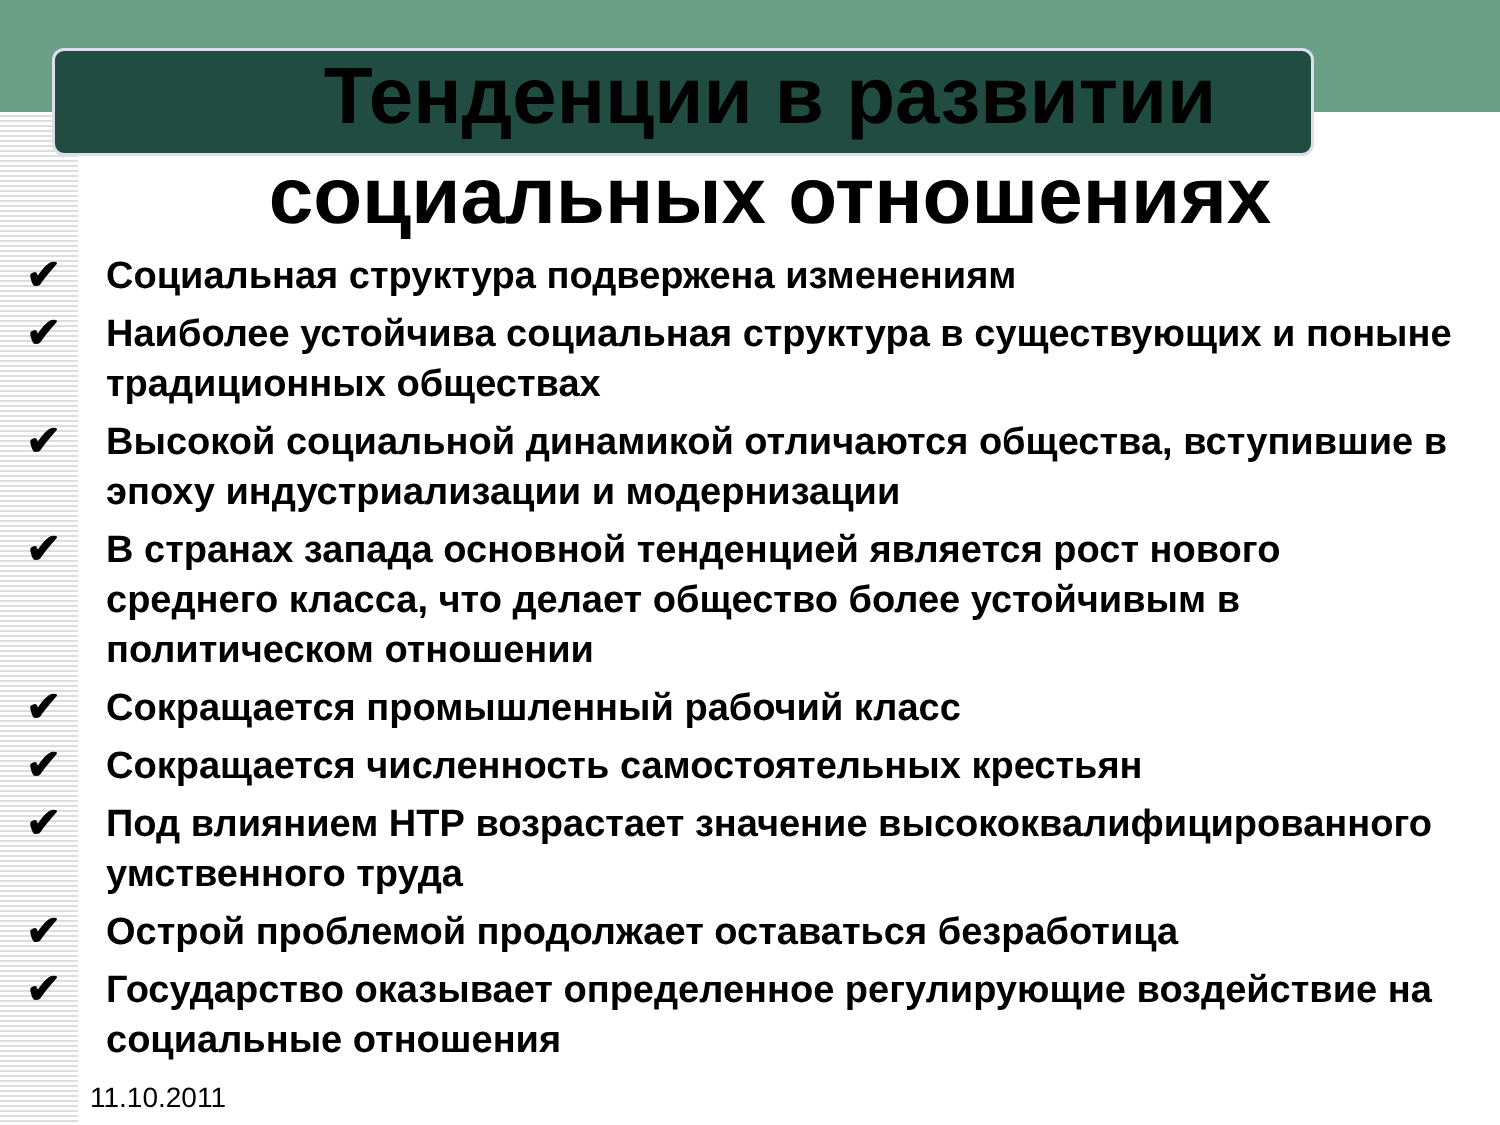Тенденции в развитии
социальных отношениях
✔ Социальная структура подвержена изменениям
✔ Наиболее устойчива социальная структура в существующих и поныне традиционных обществах
✔ Высокой социальной динамикой отличаются общества, вступившие в эпоху индустриализации и модернизации
✔ В странах запада основной тенденцией является рост нового среднего класса, что делает общество более устойчивым в политическом отношении
✔ Сокращается промышленный рабочий класс
✔ Сокращается численность самостоятельных крестьян
✔ Под влиянием НТР возрастает значение высококвалифицированного умственного труда
✔ Острой проблемой продолжает оставаться безработица
✔ Государство оказывает определенное регулирующие воздействие на социальные отношения
11.10.2011